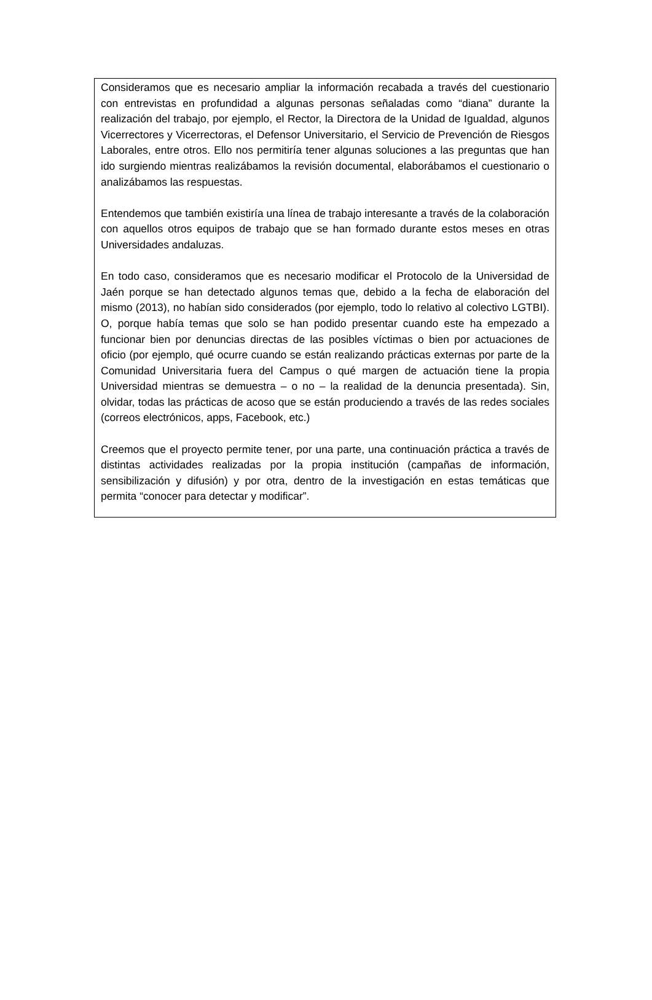Consideramos que es necesario ampliar la información recabada a través del cuestionario con entrevistas en profundidad a algunas personas señaladas como “diana” durante la realización del trabajo, por ejemplo, el Rector, la Directora de la Unidad de Igualdad, algunos Vicerrectores y Vicerrectoras, el Defensor Universitario, el Servicio de Prevención de Riesgos Laborales, entre otros. Ello nos permitiría tener algunas soluciones a las preguntas que han ido surgiendo mientras realizábamos la revisión documental, elaborábamos el cuestionario o analizábamos las respuestas.
Entendemos que también existiría una línea de trabajo interesante a través de la colaboración con aquellos otros equipos de trabajo que se han formado durante estos meses en otras Universidades andaluzas.
En todo caso, consideramos que es necesario modificar el Protocolo de la Universidad de Jaén porque se han detectado algunos temas que, debido a la fecha de elaboración del mismo (2013), no habían sido considerados (por ejemplo, todo lo relativo al colectivo LGTBI). O, porque había temas que solo se han podido presentar cuando este ha empezado a funcionar bien por denuncias directas de las posibles víctimas o bien por actuaciones de oficio (por ejemplo, qué ocurre cuando se están realizando prácticas externas por parte de la Comunidad Universitaria fuera del Campus o qué margen de actuación tiene la propia Universidad mientras se demuestra – o no – la realidad de la denuncia presentada). Sin, olvidar, todas las prácticas de acoso que se están produciendo a través de las redes sociales (correos electrónicos, apps, Facebook, etc.)
Creemos que el proyecto permite tener, por una parte, una continuación práctica a través de distintas actividades realizadas por la propia institución (campañas de información, sensibilización y difusión) y por otra, dentro de la investigación en estas temáticas que permita “conocer para detectar y modificar”.